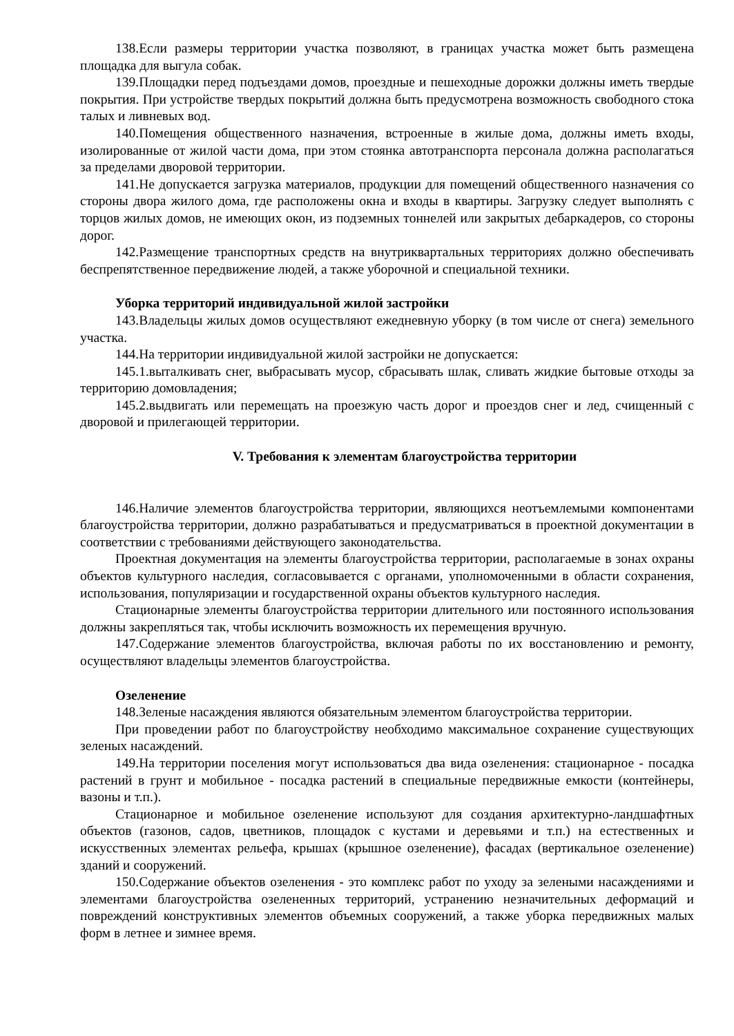138.Если размеры территории участка позволяют, в границах участка может быть размещена площадка для выгула собак.
139.Площадки перед подъездами домов, проездные и пешеходные дорожки должны иметь твердые покрытия. При устройстве твердых покрытий должна быть предусмотрена возможность свободного стока талых и ливневых вод.
140.Помещения общественного назначения, встроенные в жилые дома, должны иметь входы, изолированные от жилой части дома, при этом стоянка автотранспорта персонала должна располагаться за пределами дворовой территории.
141.Не допускается загрузка материалов, продукции для помещений общественного назначения со стороны двора жилого дома, где расположены окна и входы в квартиры. Загрузку следует выполнять с торцов жилых домов, не имеющих окон, из подземных тоннелей или закрытых дебаркадеров, со стороны дорог.
142.Размещение транспортных средств на внутриквартальных территориях должно обеспечивать беспрепятственное передвижение людей, а также уборочной и специальной техники.
Уборка территорий индивидуальной жилой застройки
143.Владельцы жилых домов осуществляют ежедневную уборку (в том числе от снега) земельного участка.
144.На территории индивидуальной жилой застройки не допускается:
145.1.выталкивать снег, выбрасывать мусор, сбрасывать шлак, сливать жидкие бытовые отходы за территорию домовладения;
145.2.выдвигать или перемещать на проезжую часть дорог и проездов снег и лед, счищенный с дворовой и прилегающей территории.
V. Требования к элементам благоустройства территории
146.Наличие элементов благоустройства территории, являющихся неотъемлемыми компонентами благоустройства территории, должно разрабатываться и предусматриваться в проектной документации в соответствии с требованиями действующего законодательства.
Проектная документация на элементы благоустройства территории, располагаемые в зонах охраны объектов культурного наследия, согласовывается с органами, уполномоченными в области сохранения, использования, популяризации и государственной охраны объектов культурного наследия.
Стационарные элементы благоустройства территории длительного или постоянного использования должны закрепляться так, чтобы исключить возможность их перемещения вручную.
147.Содержание элементов благоустройства, включая работы по их восстановлению и ремонту, осуществляют владельцы элементов благоустройства.
Озеленение
148.Зеленые насаждения являются обязательным элементом благоустройства территории.
При проведении работ по благоустройству необходимо максимальное сохранение существующих зеленых насаждений.
149.На территории поселения могут использоваться два вида озеленения: стационарное - посадка растений в грунт и мобильное - посадка растений в специальные передвижные емкости (контейнеры, вазоны и т.п.).
Стационарное и мобильное озеленение используют для создания архитектурно-ландшафтных объектов (газонов, садов, цветников, площадок с кустами и деревьями и т.п.) на естественных и искусственных элементах рельефа, крышах (крышное озеленение), фасадах (вертикальное озеленение) зданий и сооружений.
150.Содержание объектов озеленения - это комплекс работ по уходу за зелеными насаждениями и элементами благоустройства озелененных территорий, устранению незначительных деформаций и повреждений конструктивных элементов объемных сооружений, а также уборка передвижных малых форм в летнее и зимнее время.